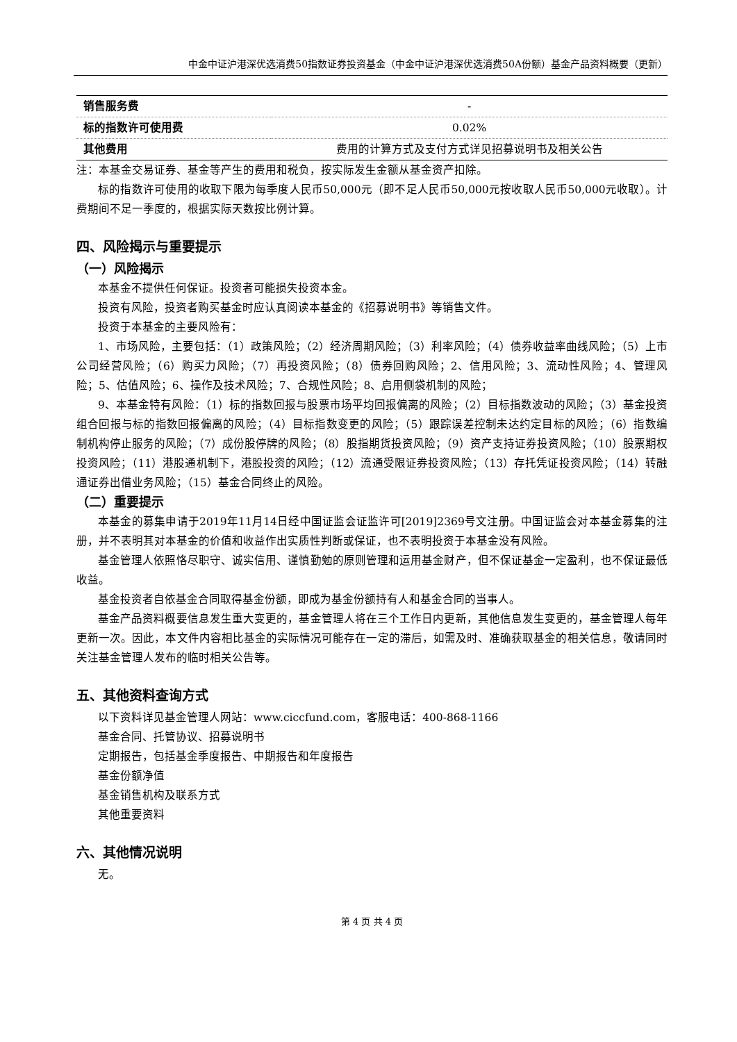中金中证沪港深优选消费50指数证券投资基金（中金中证沪港深优选消费50A份额）基金产品资料概要（更新）
| 销售服务费 | - |
| 标的指数许可使用费 | 0.02% |
| 其他费用 | 费用的计算方式及支付方式详见招募说明书及相关公告 |
注：本基金交易证券、基金等产生的费用和税负，按实际发生金额从基金资产扣除。
标的指数许可使用的收取下限为每季度人民币50,000元（即不足人民币50,000元按收取人民币50,000元收取）。计费期间不足一季度的，根据实际天数按比例计算。
四、风险揭示与重要提示
（一）风险揭示
本基金不提供任何保证。投资者可能损失投资本金。
投资有风险，投资者购买基金时应认真阅读本基金的《招募说明书》等销售文件。
投资于本基金的主要风险有：
1、市场风险，主要包括：（1）政策风险；（2）经济周期风险；（3）利率风险；（4）债券收益率曲线风险；（5）上市公司经营风险；（6）购买力风险；（7）再投资风险；（8）债券回购风险；2、信用风险；3、流动性风险；4、管理风险；5、估值风险；6、操作及技术风险；7、合规性风险；8、启用侧袋机制的风险；
9、本基金特有风险：（1）标的指数回报与股票市场平均回报偏离的风险；（2）目标指数波动的风险；（3）基金投资组合回报与标的指数回报偏离的风险；（4）目标指数变更的风险；（5）跟踪误差控制未达约定目标的风险；（6）指数编制机构停止服务的风险；（7）成份股停牌的风险；（8）股指期货投资风险；（9）资产支持证券投资风险；（10）股票期权投资风险；（11）港股通机制下，港股投资的风险；（12）流通受限证券投资风险；（13）存托凭证投资风险；（14）转融通证券出借业务风险；（15）基金合同终止的风险。
（二）重要提示
本基金的募集申请于2019年11月14日经中国证监会证监许可[2019]2369号文注册。中国证监会对本基金募集的注册，并不表明其对本基金的价值和收益作出实质性判断或保证，也不表明投资于本基金没有风险。
基金管理人依照恪尽职守、诚实信用、谨慎勤勉的原则管理和运用基金财产，但不保证基金一定盈利，也不保证最低收益。
基金投资者自依基金合同取得基金份额，即成为基金份额持有人和基金合同的当事人。
基金产品资料概要信息发生重大变更的，基金管理人将在三个工作日内更新，其他信息发生变更的，基金管理人每年更新一次。因此，本文件内容相比基金的实际情况可能存在一定的滞后，如需及时、准确获取基金的相关信息，敬请同时关注基金管理人发布的临时相关公告等。
五、其他资料查询方式
以下资料详见基金管理人网站：www.ciccfund.com，客服电话：400-868-1166
基金合同、托管协议、招募说明书
定期报告，包括基金季度报告、中期报告和年度报告
基金份额净值
基金销售机构及联系方式
其他重要资料
六、其他情况说明
无。
第 4 页 共 4 页